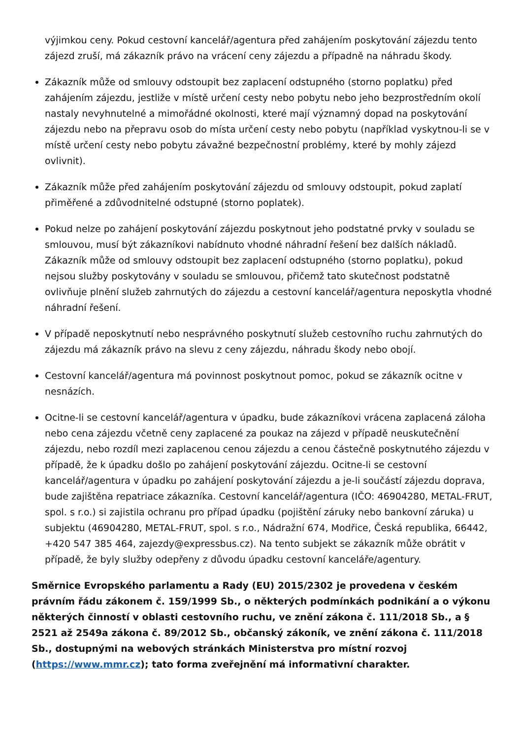výjimkou ceny. Pokud cestovní kancelář/agentura před zahájením poskytování zájezdu tento zájezd zruší, má zákazník právo na vrácení ceny zájezdu a případně na náhradu škody.
Zákazník může od smlouvy odstoupit bez zaplacení odstupného (storno poplatku) před zahájením zájezdu, jestliže v místě určení cesty nebo pobytu nebo jeho bezprostředním okolí nastaly nevyhnutelné a mimořádné okolnosti, které mají významný dopad na poskytování zájezdu nebo na přepravu osob do místa určení cesty nebo pobytu (například vyskytnou-li se v místě určení cesty nebo pobytu závažné bezpečnostní problémy, které by mohly zájezd ovlivnit).
Zákazník může před zahájením poskytování zájezdu od smlouvy odstoupit, pokud zaplatí přiměřené a zdůvodnitelné odstupné (storno poplatek).
Pokud nelze po zahájení poskytování zájezdu poskytnout jeho podstatné prvky v souladu se smlouvou, musí být zákazníkovi nabídnuto vhodné náhradní řešení bez dalších nákladů. Zákazník může od smlouvy odstoupit bez zaplacení odstupného (storno poplatku), pokud nejsou služby poskytovány v souladu se smlouvou, přičemž tato skutečnost podstatně ovlivňuje plnění služeb zahrnutých do zájezdu a cestovní kancelář/agentura neposkytla vhodné náhradní řešení.
V případě neposkytnutí nebo nesprávného poskytnutí služeb cestovního ruchu zahrnutých do zájezdu má zákazník právo na slevu z ceny zájezdu, náhradu škody nebo obojí.
Cestovní kancelář/agentura má povinnost poskytnout pomoc, pokud se zákazník ocitne v nesnázích.
Ocitne-li se cestovní kancelář/agentura v úpadku, bude zákazníkovi vrácena zaplacená záloha nebo cena zájezdu včetně ceny zaplacené za poukaz na zájezd v případě neuskutečnění zájezdu, nebo rozdíl mezi zaplacenou cenou zájezdu a cenou částečně poskytnutého zájezdu v případě, že k úpadku došlo po zahájení poskytování zájezdu. Ocitne-li se cestovní kancelář/agentura v úpadku po zahájení poskytování zájezdu a je-li součástí zájezdu doprava, bude zajištěna repatriace zákazníka. Cestovní kancelář/agentura (IČO: 46904280, METAL-FRUT, spol. s r.o.) si zajistila ochranu pro případ úpadku (pojištění záruky nebo bankovní záruka) u subjektu (46904280, METAL-FRUT, spol. s r.o., Nádražní 674, Modřice, Česká republika, 66442, +420 547 385 464, zajezdy@expressbus.cz). Na tento subjekt se zákazník může obrátit v případě, že byly služby odepřeny z důvodu úpadku cestovní kanceláře/agentury.
Směrnice Evropského parlamentu a Rady (EU) 2015/2302 je provedena v českém právním řádu zákonem č. 159/1999 Sb., o některých podmínkách podnikání a o výkonu některých činností v oblasti cestovního ruchu, ve znění zákona č. 111/2018 Sb., a § 2521 až 2549a zákona č. 89/2012 Sb., občanský zákoník, ve znění zákona č. 111/2018 Sb., dostupnými na webových stránkách Ministerstva pro místní rozvoj (https://www.mmr.cz); tato forma zveřejnění má informativní charakter.